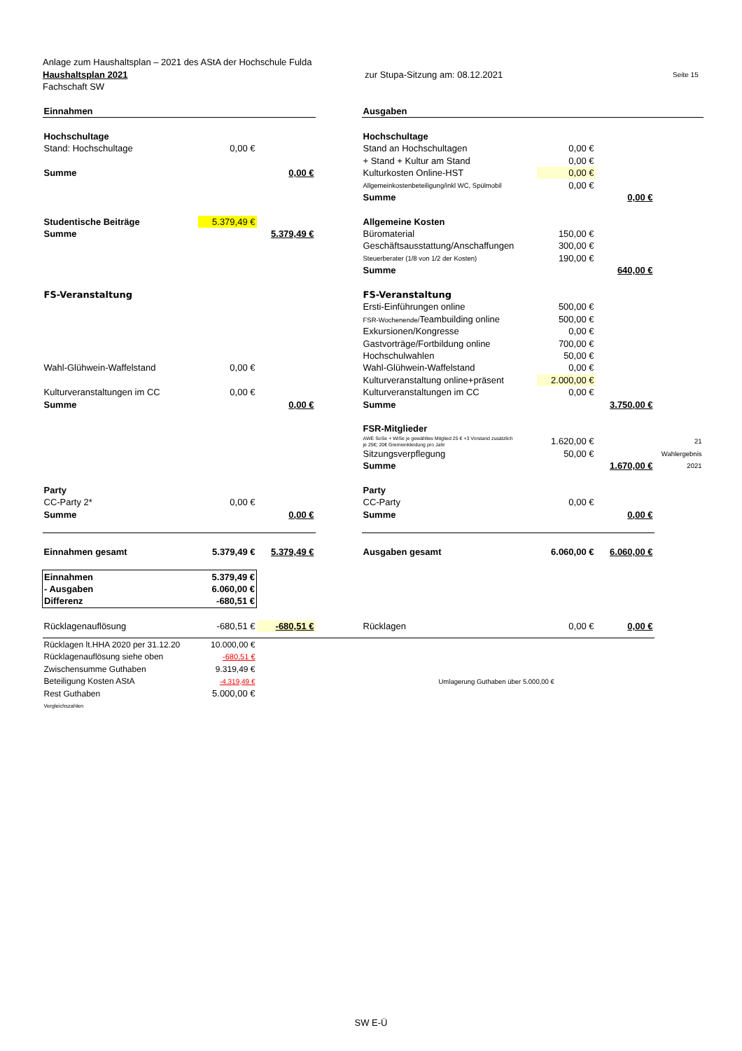Anlage zum Haushaltsplan – 2021 des AStA der Hochschule Fulda
Haushaltsplan 2021 zur Stupa-Sitzung am: 08.12.2021 Seite 15
Fachschaft SW
| Einnahmen | | | | Ausgaben | | | |
| Hochschultage | | | | Hochschultage | | | |
| Stand: Hochschultage | 0,00 € | | | Stand an Hochschultagen | 0,00 € | | |
| | | | | + Stand + Kultur am Stand | 0,00 € | | |
| Summe | | 0,00 € | | Kulturkosten Online-HST | 0,00 € | | |
| | | | | Allgemeinkostenbeteiligung/inkl WC, Spülmobil | 0,00 € | | |
| | | | | Summe | | 0,00 € | |
| Studentische Beiträge | 5.379,49 € | | | Allgemeine Kosten | | | |
| Summe | | 5.379,49 € | | Büromaterial | 150,00 € | | |
| | | | | Geschäftsausstattung/Anschaffungen | 300,00 € | | |
| | | | | Steuerberater (1/8 von 1/2 der Kosten) | 190,00 € | | |
| | | | | Summe | | 640,00 € | |
| FS-Veranstaltung | | | | FS-Veranstaltung | | | |
| | | | | Ersti-Einführungen online | 500,00 € | | |
| | | | | FSR-Wochenende/ Teambuilding online | 500,00 € | | |
| | | | | Exkursionen/Kongresse | 0,00 € | | |
| | | | | Gastvorträge/Fortbildung online | 700,00 € | | |
| | | | | Hochschulwahlen | 50,00 € | | |
| Wahl-Glühwein-Waffelstand | 0,00 € | | | Wahl-Glühwein-Waffelstand | 0,00 € | | |
| | | | | Kulturveranstaltung online+präsent | 2.000,00 € | | |
| Kulturveranstaltungen im CC | 0,00 € | | | Kulturveranstaltungen im CC | 0,00 € | | |
| Summe | | 0,00 € | | Summe | | 3.750,00 € | |
| | | | | FSR-Mitglieder | | | |
| | | | | AWE SoSe + WiSe je gewähltes Mitglied 25 € +3 Vorstand zusätzlich je 25€; 20€ Gremienkleidung pro Jahr | 1.620,00 € | | 21 |
| | | | | Sitzungsverpflegung | 50,00 € | | Wahlergebnis |
| | | | | Summe | | 1.670,00 € | 2021 |
| Party | | | | Party | | | |
| CC-Party 2* | 0,00 € | | | CC-Party | 0,00 € | | |
| Summe | | 0,00 € | | Summe | | 0,00 € | |
| Einnahmen gesamt | 5.379,49 € | 5.379,49 € | | Ausgaben gesamt | 6.060,00 € | 6.060,00 € | |
| Einnahmen | 5.379,49 € | | | | | | |
| - Ausgaben | 6.060,00 € | | | | | | |
| Differenz | -680,51 € | | | | | | |
| Rücklagenauflösung | -680,51 € | -680,51 € | | Rücklagen | 0,00 € | 0,00 € | |
| Rücklagen lt.HHA 2020 per 31.12.20 | 10.000,00 € | | | | | | |
| Rücklagenauflösung siehe oben | -680,51 € | | | | | | |
| Zwischensumme Guthaben | 9.319,49 € | | | | | | |
| Beteiligung Kosten AStA | -4.319,49 € | | | Umlagerung Guthaben über 5.000,00 € | | | |
| Rest Guthaben | 5.000,00 € | | | | | | |
| Vergleichszahlen | | | | | | | |
SW E-Ü